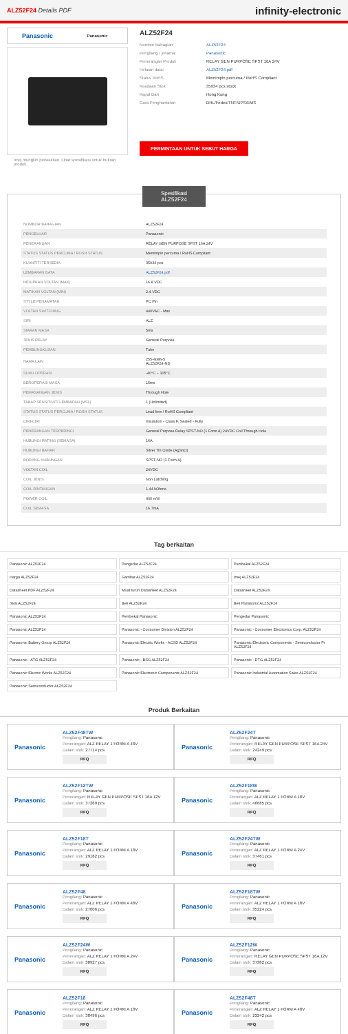ALZ52F24 Details PDF
infinity-electronic
Panasonic
Panasonic
Imej mungkin perwakilan. Lihat spesifikasi untuk butiran produk.
ALZ52F24
Nombor Bahagian: ALZ52F24
Pengilang / jenama: Panasonic
Penerangan Produk RELAY GEN PURPOSE SPST 16A 24V
Helaian data: ALZ52F24.pdf
Status RoHS Memimpin percuma / RoHS Compliant
Keadaan Stok 35934 pcs stock
Kapal Dari Hong Kong
Cara Penghantaran DHL/Fedex/TNT/UPS/EMS
PERMINTAAN UNTUK SEBUT HARGA
Spesifikasi ALZ52F24
| NOMBOR BAHAGIAN | ALZ52F24 |
| PENGELUAR | Panasonic |
| PENERANGAN | RELAY GEN PURPOSE SPST 16A 24V |
| STATUS STATUS PERCUMA / ROSH STATUS | Memimpin percuma / RoHS Compliant |
| KUANTITI TERSEDIA | 35934 pcs |
| LEMBARAN DATA | ALZ52F24.pdf |
| HIDUPKAN VOLTAN (MAX) | 16.8 VDC |
| MATIKAN VOLTAN (MIN) | 2.4 VDC |
| STYLE PENAMATAN | PC Pin |
| VOLTAN SWITCHING | 440VAC - Max |
| SIRI | ALZ |
| SIARAN MASA | 5ms |
| JENIS RELAY | General Purpose |
| PEMBUNGKUSAN | Tube |
| NAMA LAIN | 255-4086-5 ALZ52F24-ND |
| SUHU OPERASI | -40°C ~ 105°C |
| BEROPERASI MASA | 15ms |
| PEMASANGAN JENIS | Through Hole |
| TAHAP SENSITIVITI LEMBAPAN (MSL) | 1 (Unlimited) |
| STATUS STATUS PERCUMA / ROSH STATUS | Lead free / RoHS Compliant |
| CIRI-CIRI | Insulation - Class F, Sealed - Fully |
| PENERANGAN TERPERINCI | General Purpose Relay SPST-NO (1 Form A) 24VDC Coil Through Hole |
| HUBUNGI RATING (SEMASA) | 16A |
| HUBUNGI BAHAN | Silver Tin Oxide (AgSnO) |
| BORANG HUBUNGAN | SPST-NO (1 Form A) |
| VOLTAN COIL | 24VDC |
| COIL JENIS | Non Latching |
| COIL RINTANGAN | 1.44 kOhms |
| POWER COIL | 400 mW |
| COIL SEMASA | 16.7mA |
Tag berkaitan
Panasonic ALZ52F24
Pengedar ALZ52F24
Pembekal ALZ52F24
Harga ALZ52F24
Gambar ALZ52F24
Imej ALZ52F24
Datasheet PDF ALZ52F24
Muat turun Datasheet ALZ52F24
Datasheet ALZ52F24
Stok ALZ52F24
Beli ALZ52F24
Beli Panasonic ALZ52F24
Panasonic ALZ52F24
Pembekal Panasonic
Pengedar Panasonic
Panasonic ALZ52F24
Panasonic - Consumer Division ALZ52F24
Panasonic - Consumer Electronics Corp. ALZ52F24
Panasonic Battery Group ALZ52F24
Panasonic Electric Works - ACSD ALZ52F24
Panasonic Electronic Components - Semiconductor Pr ALZ52F24
Panasonic - ATG ALZ52F24
Panasonic - BSG ALZ52F24
Panasonic - DTG ALZ52F24
Panasonic Electric Works ALZ52F24
Panasonic Electronic Components ALZ52F24
Panasonic Industrial Automation Sales ALZ52F24
Panasonic Semiconductor ALZ52F24
Produk Berkaitan
Panasonic
ALZ52F48TW
Pengilang: Panasonic
Penerangan: ALZ RELAY 1 FORM A 48V
Dalam stok: 27714 pcs
RFQ
Panasonic
ALZ52F24T
Pengilang: Panasonic
Penerangan: RELAY GEN PURPOSE SPST 16A 24V
Dalam stok: 24249 pcs
RFQ
Panasonic
ALZ52F12TW
Pengilang: Panasonic
Penerangan: RELAY GEN PURPOSE SPST 16A 12V
Dalam stok: 37269 pcs
RFQ
Panasonic
ALZ52F18W
Pengilang: Panasonic
Penerangan: ALZ RELAY 1 FORM A 18V
Dalam stok: 46685 pcs
RFQ
Panasonic
ALZ52F18T
Pengilang: Panasonic
Penerangan: ALZ RELAY 1 FORM A 18V
Dalam stok: 29182 pcs
RFQ
Panasonic
ALZ52F24TW
Pengilang: Panasonic
Penerangan: ALZ RELAY 1 FORM A 24V
Dalam stok: 37461 pcs
RFQ
Panasonic
ALZ52F48
Pengilang: Panasonic
Penerangan: ALZ RELAY 1 FORM A 48V
Dalam stok: 27006 pcs
RFQ
Panasonic
ALZ52F18TW
Pengilang: Panasonic
Penerangan: ALZ RELAY 1 FORM A 18V
Dalam stok: 35224 pcs
RFQ
Panasonic
ALZ52F24W
Pengilang: Panasonic
Penerangan: ALZ RELAY 1 FORM A 24V
Dalam stok: 38927 pcs
RFQ
Panasonic
ALZ52F12W
Pengilang: Panasonic
Penerangan: RELAY GEN PURPOSE SPST 16A 12V
Dalam stok: 37382 pcs
RFQ
Panasonic
ALZ52F18
Pengilang: Panasonic
Penerangan: ALZ RELAY 1 FORM A 18V
Dalam stok: 38496 pcs
RFQ
Panasonic
ALZ52F48T
Pengilang: Panasonic
Penerangan: ALZ RELAY 1 FORM A 48V
Dalam stok: 23242 pcs
RFQ